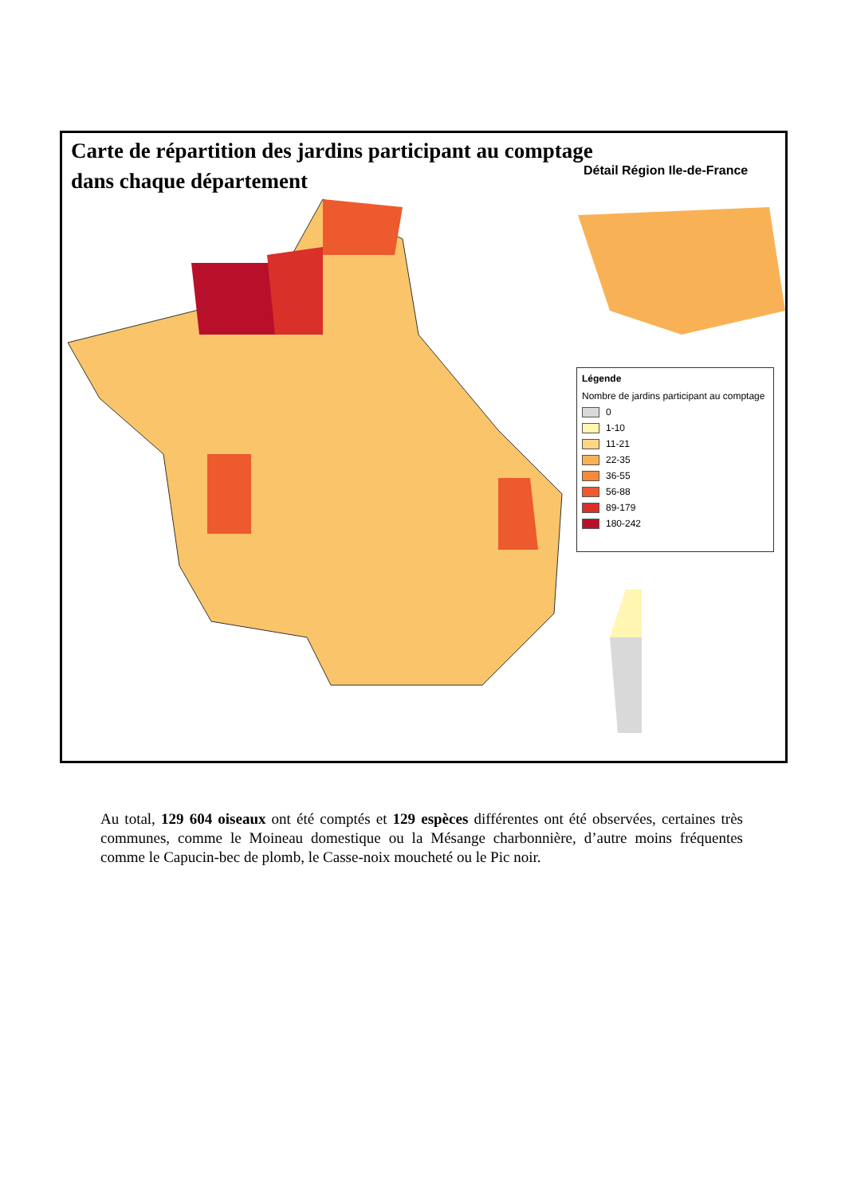Carte de répartition des jardins participant au comptage
dans chaque département
Détail Région Ile-de-France
Légende
Nombre de jardins participant au comptage
0
1-10
11-21
22-35
36-55
56-88
89-179
180-242
Au total, 129 604 oiseaux ont été comptés et 129 espèces différentes ont été observées, certaines très communes, comme le Moineau domestique ou la Mésange charbonnière, d’autre moins fréquentes comme le Capucin-bec de plomb, le Casse-noix moucheté ou le Pic noir.